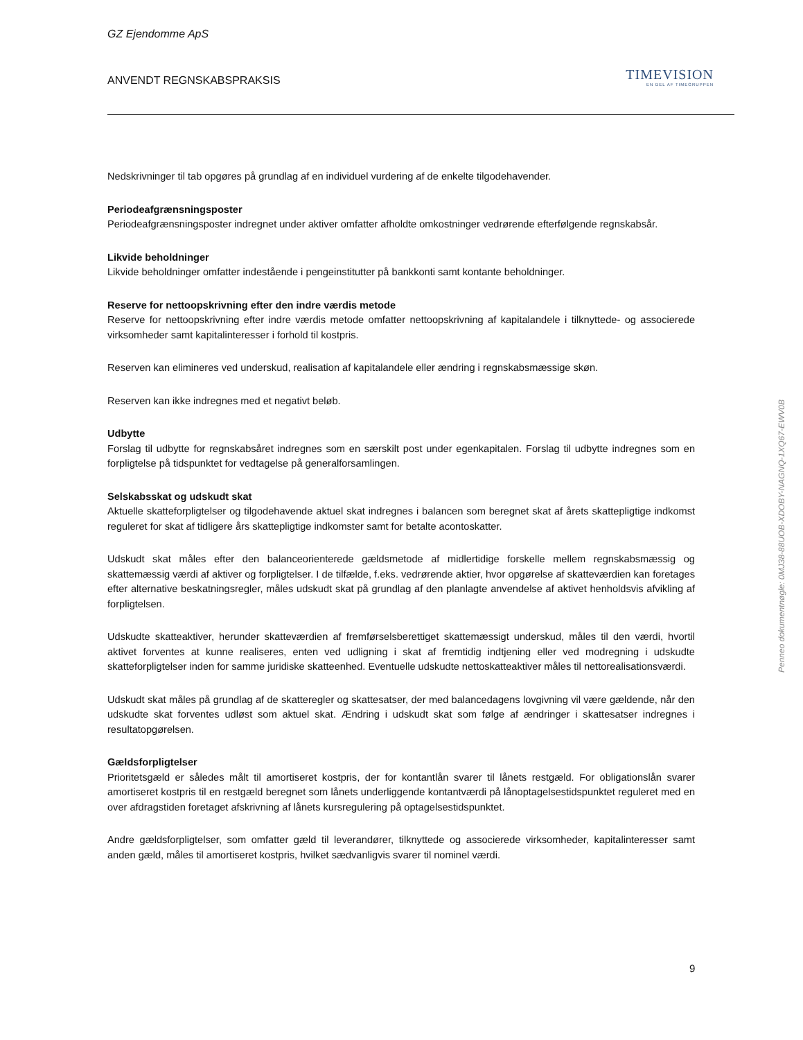GZ Ejendomme ApS
ANVENDT REGNSKABSPRAKSIS
TIMEVISION
EN DEL AF TIMEGRUPPEN
Nedskrivninger til tab opgøres på grundlag af en individuel vurdering af de enkelte tilgodehavender.
Periodeafgrænsningsposter
Periodeafgrænsningsposter indregnet under aktiver omfatter afholdte omkostninger vedrørende efterfølgende regnskabsår.
Likvide beholdninger
Likvide beholdninger omfatter indestående i pengeinstitutter på bankkonti samt kontante beholdninger.
Reserve for nettoopskrivning efter den indre værdis metode
Reserve for nettoopskrivning efter indre værdis metode omfatter nettoopskrivning af kapitalandele i tilknyttede- og associerede virksomheder samt kapitalinteresser i forhold til kostpris.
Reserven kan elimineres ved underskud, realisation af kapitalandele eller ændring i regnskabsmæssige skøn.
Reserven kan ikke indregnes med et negativt beløb.
Udbytte
Forslag til udbytte for regnskabsåret indregnes som en særskilt post under egenkapitalen. Forslag til udbytte indregnes som en forpligtelse på tidspunktet for vedtagelse på generalforsamlingen.
Selskabsskat og udskudt skat
Aktuelle skatteforpligtelser og tilgodehavende aktuel skat indregnes i balancen som beregnet skat af årets skattepligtige indkomst reguleret for skat af tidligere års skattepligtige indkomster samt for betalte acontoskatter.
Udskudt skat måles efter den balanceorienterede gældsmetode af midlertidige forskelle mellem regnskabsmæssig og skattemæssig værdi af aktiver og forpligtelser. I de tilfælde, f.eks. vedrørende aktier, hvor opgørelse af skatteværdien kan foretages efter alternative beskatningsregler, måles udskudt skat på grundlag af den planlagte anvendelse af aktivet henholdsvis afvikling af forpligtelsen.
Udskudte skatteaktiver, herunder skatteværdien af fremførselsberettiget skattemæssigt underskud, måles til den værdi, hvortil aktivet forventes at kunne realiseres, enten ved udligning i skat af fremtidig indtjening eller ved modregning i udskudte skatteforpligtelser inden for samme juridiske skatteenhed. Eventuelle udskudte nettoskatteaktiver måles til nettorealisationsværdi.
Udskudt skat måles på grundlag af de skatteregler og skattesatser, der med balancedagens lovgivning vil være gældende, når den udskudte skat forventes udløst som aktuel skat. Ændring i udskudt skat som følge af ændringer i skattesatser indregnes i resultatopgørelsen.
Gældsforpligtelser
Prioritetsgæld er således målt til amortiseret kostpris, der for kontantlån svarer til lånets restgæld. For obligationslån svarer amortiseret kostpris til en restgæld beregnet som lånets underliggende kontantværdi på lånoptagelsestidspunktet reguleret med en over afdragstiden foretaget afskrivning af lånets kursregulering på optagelsestidspunktet.
Andre gældsforpligtelser, som omfatter gæld til leverandører, tilknyttede og associerede virksomheder, kapitalinteresser samt anden gæld, måles til amortiseret kostpris, hvilket sædvanligvis svarer til nominel værdi.
9
Penneo dokumentnøgle: 0MJ38-88UOB-XDOBY-NAGNQ-1XQ67-EWV0B